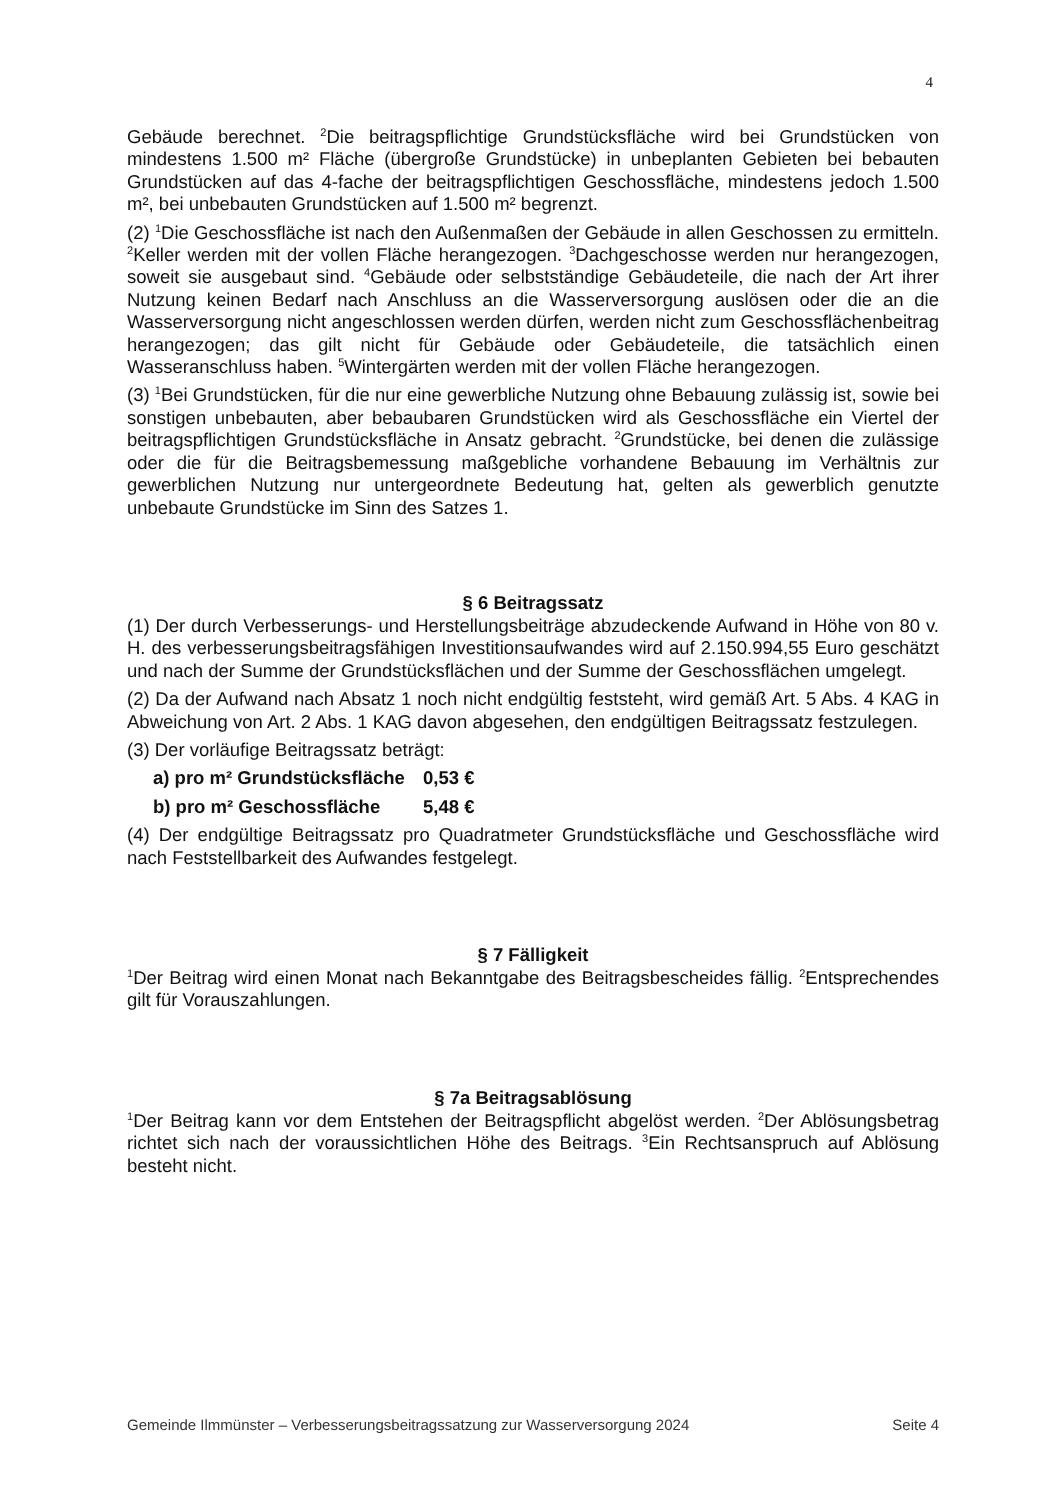4
Gebäude berechnet. <sup>2</sup>Die beitragspflichtige Grundstücksfläche wird bei Grundstücken von mindestens 1.500 m² Fläche (übergroße Grundstücke) in unbeplanten Gebieten bei bebauten Grundstücken auf das 4-fache der beitragspflichtigen Geschossfläche, mindestens jedoch 1.500 m², bei unbebauten Grundstücken auf 1.500 m² begrenzt.
(2) <sup>1</sup>Die Geschossfläche ist nach den Außenmaßen der Gebäude in allen Geschossen zu ermitteln. <sup>2</sup>Keller werden mit der vollen Fläche herangezogen. <sup>3</sup>Dachgeschosse werden nur herangezogen, soweit sie ausgebaut sind. <sup>4</sup>Gebäude oder selbstständige Gebäudeteile, die nach der Art ihrer Nutzung keinen Bedarf nach Anschluss an die Wasserversorgung auslösen oder die an die Wasserversorgung nicht angeschlossen werden dürfen, werden nicht zum Geschossflächenbeitrag herangezogen; das gilt nicht für Gebäude oder Gebäudeteile, die tatsächlich einen Wasseranschluss haben. <sup>5</sup>Wintergärten werden mit der vollen Fläche herangezogen.
(3) <sup>1</sup>Bei Grundstücken, für die nur eine gewerbliche Nutzung ohne Bebauung zulässig ist, sowie bei sonstigen unbebauten, aber bebaubaren Grundstücken wird als Geschossfläche ein Viertel der beitragspflichtigen Grundstücksfläche in Ansatz gebracht. <sup>2</sup>Grundstücke, bei denen die zulässige oder die für die Beitragsbemessung maßgebliche vorhandene Bebauung im Verhältnis zur gewerblichen Nutzung nur untergeordnete Bedeutung hat, gelten als gewerblich genutzte unbebaute Grundstücke im Sinn des Satzes 1.
§ 6 Beitragssatz
(1) Der durch Verbesserungs- und Herstellungsbeiträge abzudeckende Aufwand in Höhe von 80 v. H. des verbesserungsbeitragsfähigen Investitionsaufwandes wird auf 2.150.994,55 Euro geschätzt und nach der Summe der Grundstücksflächen und der Summe der Geschossflächen umgelegt.
(2) Da der Aufwand nach Absatz 1 noch nicht endgültig feststeht, wird gemäß Art. 5 Abs. 4 KAG in Abweichung von Art. 2 Abs. 1 KAG davon abgesehen, den endgültigen Beitragssatz festzulegen.
(3) Der vorläufige Beitragssatz beträgt:
a) pro m² Grundstücksfläche 0,53 €
b) pro m² Geschossfläche 5,48 €
(4) Der endgültige Beitragssatz pro Quadratmeter Grundstücksfläche und Geschossfläche wird nach Feststellbarkeit des Aufwandes festgelegt.
§ 7 Fälligkeit
<sup>1</sup> Der Beitrag wird einen Monat nach Bekanntgabe des Beitragsbescheides fällig. <sup>2</sup>Entsprechendes gilt für Vorauszahlungen.
§ 7a Beitragsablösung
<sup>1</sup> Der Beitrag kann vor dem Entstehen der Beitragspflicht abgelöst werden. <sup>2</sup>Der Ablösungsbetrag richtet sich nach der voraussichtlichen Höhe des Beitrags. <sup>3</sup>Ein Rechtsanspruch auf Ablösung besteht nicht.
Gemeinde Ilmmünster – Verbesserungsbeitragssatzung zur Wasserversorgung 2024 Seite 4